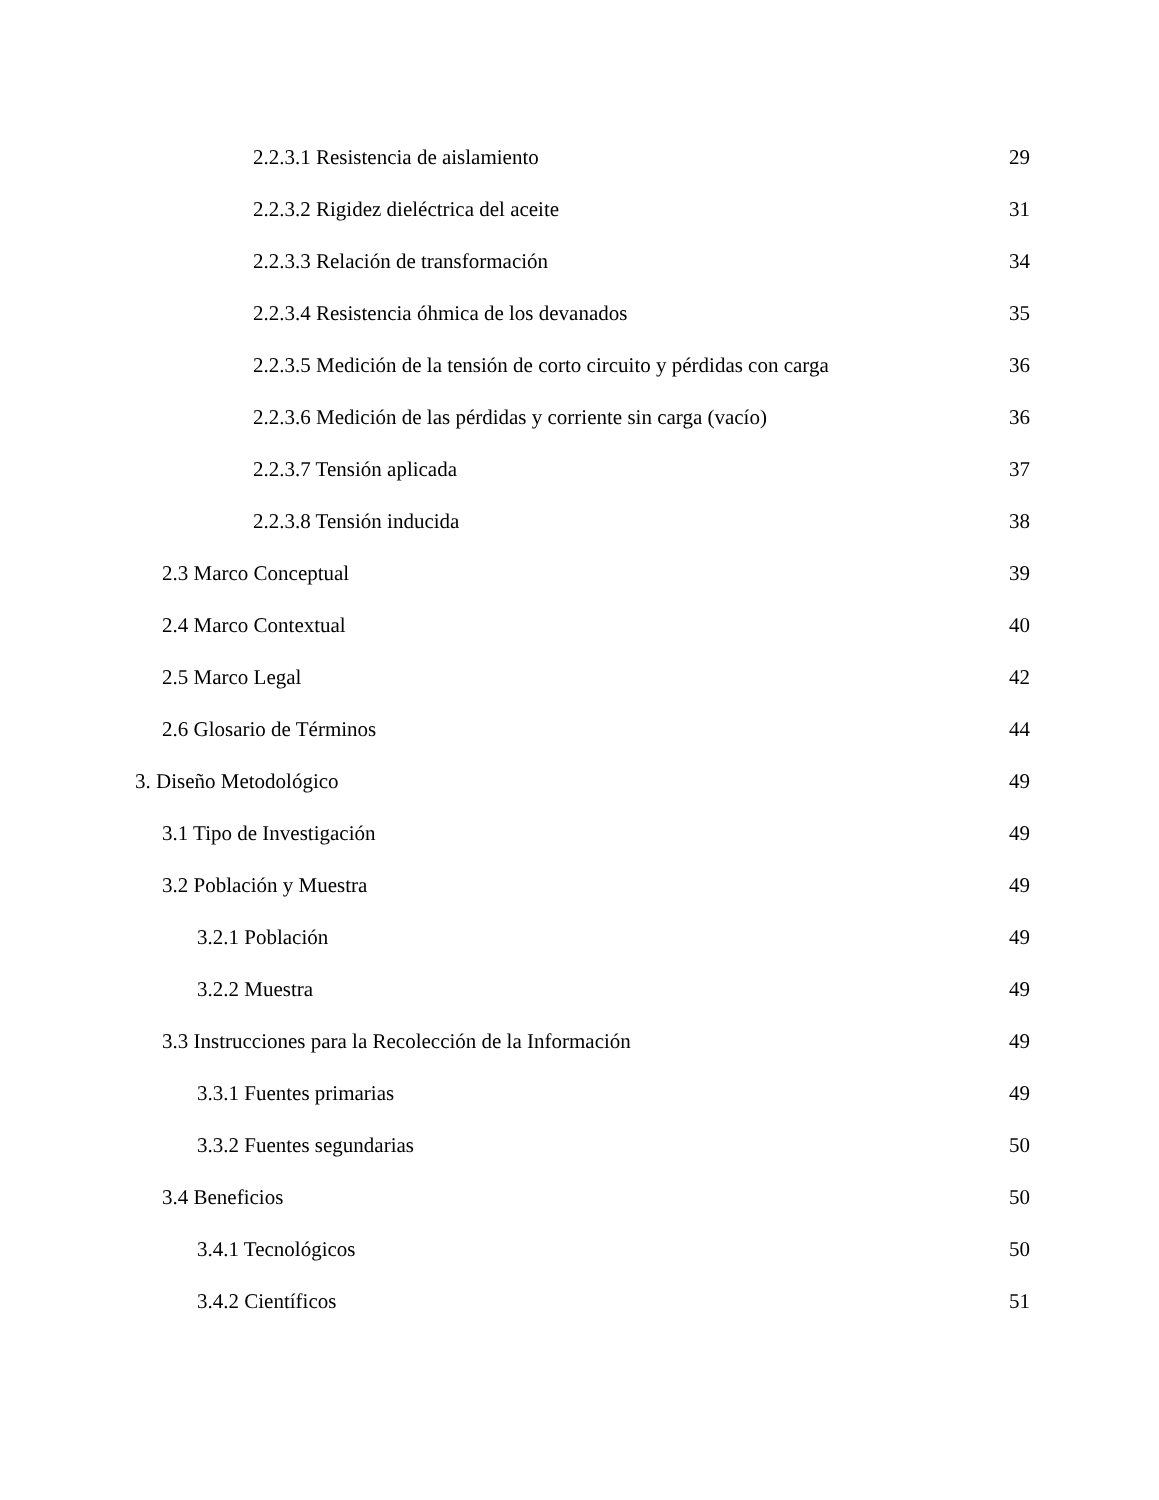2.2.3.1 Resistencia de aislamiento 29
2.2.3.2 Rigidez dieléctrica del aceite 31
2.2.3.3 Relación de transformación 34
2.2.3.4 Resistencia óhmica de los devanados 35
2.2.3.5 Medición de la tensión de corto circuito y pérdidas con carga 36
2.2.3.6 Medición de las pérdidas y corriente sin carga (vacío) 36
2.2.3.7 Tensión aplicada 37
2.2.3.8 Tensión inducida 38
2.3 Marco Conceptual 39
2.4 Marco Contextual 40
2.5 Marco Legal 42
2.6 Glosario de Términos 44
3. Diseño Metodológico 49
3.1 Tipo de Investigación 49
3.2 Población y Muestra 49
3.2.1 Población 49
3.2.2 Muestra 49
3.3 Instrucciones para la Recolección de la Información 49
3.3.1 Fuentes primarias 49
3.3.2 Fuentes segundarias 50
3.4 Beneficios 50
3.4.1 Tecnológicos 50
3.4.2 Científicos 51